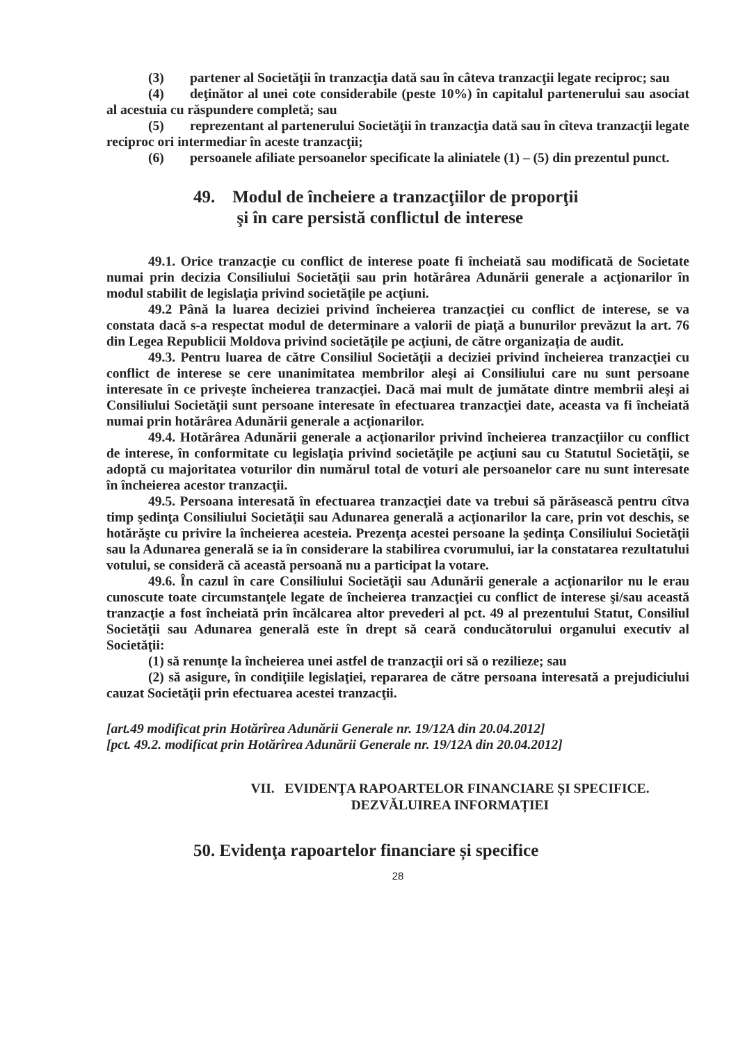(3) partener al Societăţii în tranzacţia dată sau în câteva tranzacţii legate reciproc; sau
(4) deţinător al unei cote considerabile (peste 10%) în capitalul partenerului sau asociat al acestuia cu răspundere completă; sau
(5) reprezentant al partenerului Societăţii în tranzacţia dată sau în cîteva tranzacţii legate reciproc ori intermediar în aceste tranzacţii;
(6) persoanele afiliate persoanelor specificate la aliniatele (1) – (5) din prezentul punct.
49. Modul de încheiere a tranzacţiilor de proporţii
şi în care persistă conflictul de interese
49.1. Orice tranzacţie cu conflict de interese poate fi încheiată sau modificată de Societate numai prin decizia Consiliului Societăţii sau prin hotărârea Adunării generale a acţionarilor în modul stabilit de legislaţia privind societăţile pe acţiuni.
49.2 Până la luarea deciziei privind încheierea tranzacţiei cu conflict de interese, se va constata dacă s-a respectat modul de determinare a valorii de piaţă a bunurilor prevăzut la art. 76 din Legea Republicii Moldova privind societăţile pe acţiuni, de către organizația de audit.
49.3. Pentru luarea de către Consiliul Societăţii a deciziei privind încheierea tranzacţiei cu conflict de interese se cere unanimitatea membrilor aleşi ai Consiliului care nu sunt persoane interesate în ce priveşte încheierea tranzacţiei. Dacă mai mult de jumătate dintre membrii aleşi ai Consiliului Societăţii sunt persoane interesate în efectuarea tranzacţiei date, aceasta va fi încheiată numai prin hotărârea Adunării generale a acţionarilor.
49.4. Hotărârea Adunării generale a acţionarilor privind încheierea tranzacţiilor cu conflict de interese, în conformitate cu legislaţia privind societăţile pe acţiuni sau cu Statutul Societăţii, se adoptă cu majoritatea voturilor din numărul total de voturi ale persoanelor care nu sunt interesate în încheierea acestor tranzacţii.
49.5. Persoana interesată în efectuarea tranzacţiei date va trebui să părăsească pentru cîtva timp şedinţa Consiliului Societăţii sau Adunarea generală a acţionarilor la care, prin vot deschis, se hotărăşte cu privire la încheierea acesteia. Prezenţa acestei persoane la şedinţa Consiliului Societăţii sau la Adunarea generală se ia în considerare la stabilirea cvorumului, iar la constatarea rezultatului votului, se consideră că această persoană nu a participat la votare.
49.6. În cazul în care Consiliului Societăţii sau Adunării generale a acţionarilor nu le erau cunoscute toate circumstanţele legate de încheierea tranzacţiei cu conflict de interese şi/sau această tranzacţie a fost încheiată prin încălcarea altor prevederi al pct. 49 al prezentului Statut, Consiliul Societăţii sau Adunarea generală este în drept să ceară conducătorului organului executiv al Societăţii:
(1) să renunţe la încheierea unei astfel de tranzacţii ori să o rezilieze; sau
(2) să asigure, în condiţiile legislaţiei, repararea de către persoana interesată a prejudiciului cauzat Societăţii prin efectuarea acestei tranzacţii.
[art.49 modificat prin Hotărîrea Adunării Generale nr. 19/12A din 20.04.2012]
[pct. 49.2. modificat prin Hotărîrea Adunării Generale nr. 19/12A din 20.04.2012]
VII. EVIDENŢA RAPOARTELOR FINANCIARE ȘI SPECIFICE.
DEZVĂLUIREA INFORMAȚIEI
50. Evidenţa rapoartelor financiare și specifice
28